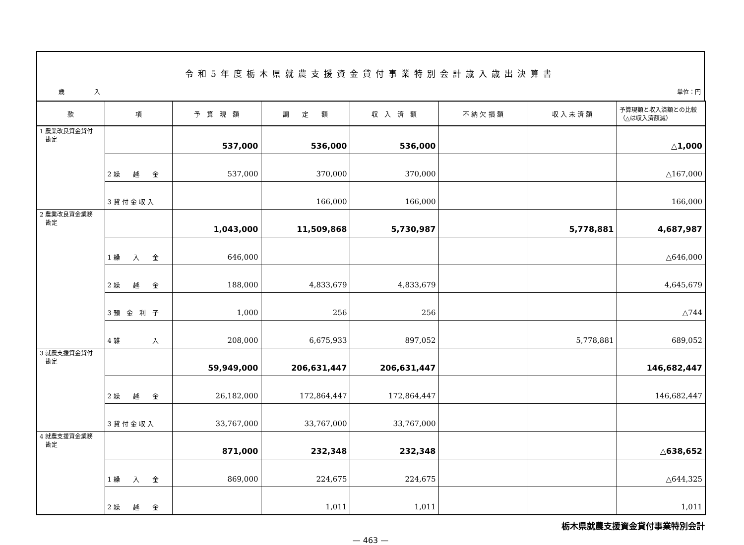令和5年度栃木県就農支援資金貸付事業特別会計歳入歳出決算書
歳　　　　　入 単位：円
| 款 | 項 | 予 算 現 額 | 調 定 額 | 収 入 済 額 | 不 納 欠 損 額 | 収 入 未 済 額 | 予算現額と収入済額との比較（△は収入済額減） |
| --- | --- | --- | --- | --- | --- | --- | --- |
| 1 農業改良資金貸付 勘定 | | 537,000 | 536,000 | 536,000 | | | △1,000 |
| | 2 繰 越 金 | 537,000 | 370,000 | 370,000 | | | △167,000 |
| | 3 貸 付 金 収 入 | | 166,000 | 166,000 | | | 166,000 |
| 2 農業改良資金業務 勘定 | | 1,043,000 | 11,509,868 | 5,730,987 | | 5,778,881 | 4,687,987 |
| | 1 繰 入 金 | 646,000 | | | | | △646,000 |
| | 2 繰 越 金 | 188,000 | 4,833,679 | 4,833,679 | | | 4,645,679 |
| | 3 預 金 利 子 | 1,000 | 256 | 256 | | | △744 |
| | 4 雑 入 | 208,000 | 6,675,933 | 897,052 | | 5,778,881 | 689,052 |
| 3 就農支援資金貸付 勘定 | | 59,949,000 | 206,631,447 | 206,631,447 | | | 146,682,447 |
| | 2 繰 越 金 | 26,182,000 | 172,864,447 | 172,864,447 | | | 146,682,447 |
| | 3 貸 付 金 収 入 | 33,767,000 | 33,767,000 | 33,767,000 | | | |
| 4 就農支援資金業務 勘定 | | 871,000 | 232,348 | 232,348 | | | △638,652 |
| | 1 繰 入 金 | 869,000 | 224,675 | 224,675 | | | △644,325 |
| | 2 繰 越 金 | | 1,011 | 1,011 | | | 1,011 |
栃木県就農支援資金貸付事業特別会計
— 463 —